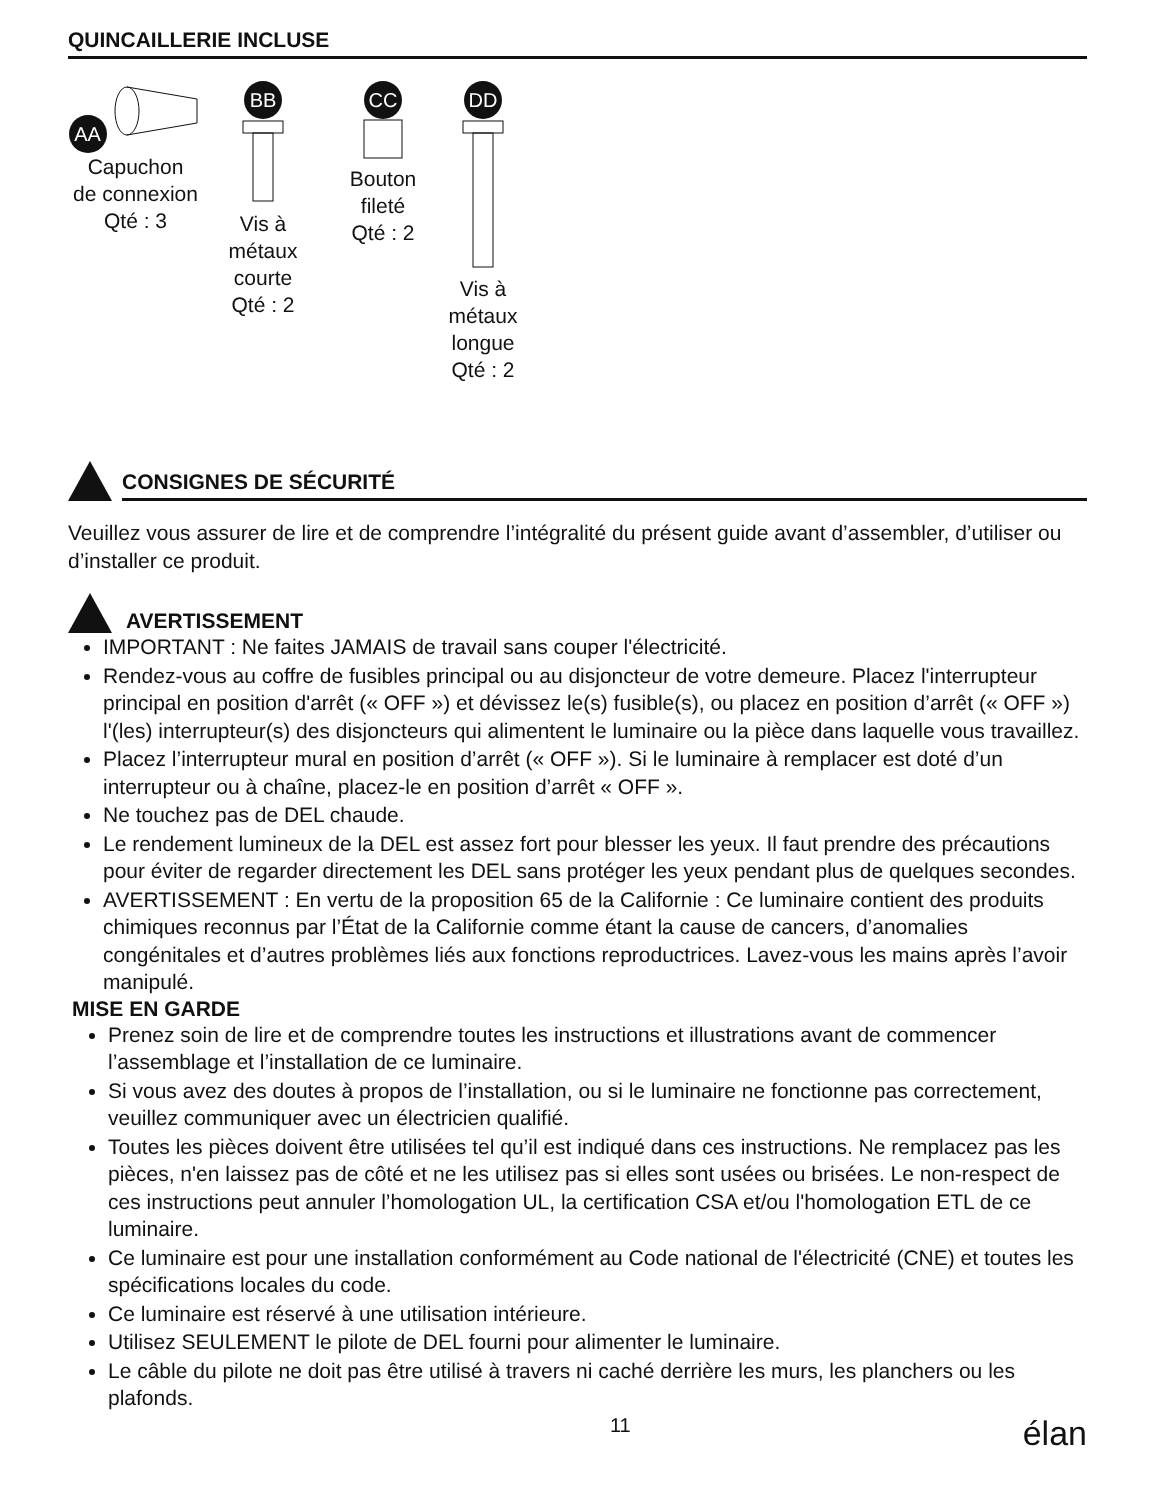QUINCAILLERIE INCLUSE
AA
Capuchon
de connexion
Qté : 3
BB
Vis à
métaux
courte
Qté : 2
CC
Bouton
fileté
Qté : 2
DD
Vis à
métaux
longue
Qté : 2
CONSIGNES DE SÉCURITÉ
Veuillez vous assurer de lire et de comprendre l’intégralité du présent guide avant d’assembler, d’utiliser ou d’installer ce produit.
AVERTISSEMENT
IMPORTANT : Ne faites JAMAIS de travail sans couper l'électricité.
Rendez-vous au coffre de fusibles principal ou au disjoncteur de votre demeure. Placez l'interrupteur principal en position d'arrêt (« OFF ») et dévissez le(s) fusible(s), ou placez en position d’arrêt (« OFF ») l'(les) interrupteur(s) des disjoncteurs qui alimentent le luminaire ou la pièce dans laquelle vous travaillez.
Placez l’interrupteur mural en position d’arrêt (« OFF »). Si le luminaire à remplacer est doté d’un interrupteur ou à chaîne, placez-le en position d’arrêt « OFF ».
Ne touchez pas de DEL chaude.
Le rendement lumineux de la DEL est assez fort pour blesser les yeux. Il faut prendre des précautions pour éviter de regarder directement les DEL sans protéger les yeux pendant plus de quelques secondes.
AVERTISSEMENT : En vertu de la proposition 65 de la Californie : Ce luminaire contient des produits chimiques reconnus par l’État de la Californie comme étant la cause de cancers, d’anomalies congénitales et d’autres problèmes liés aux fonctions reproductrices. Lavez-vous les mains après l’avoir manipulé.
MISE EN GARDE
Prenez soin de lire et de comprendre toutes les instructions et illustrations avant de commencer l’assemblage et l’installation de ce luminaire.
Si vous avez des doutes à propos de l’installation, ou si le luminaire ne fonctionne pas correctement, veuillez communiquer avec un électricien qualifié.
Toutes les pièces doivent être utilisées tel qu’il est indiqué dans ces instructions. Ne remplacez pas les pièces, n'en laissez pas de côté et ne les utilisez pas si elles sont usées ou brisées. Le non-respect de ces instructions peut annuler l’homologation UL, la certification CSA et/ou l'homologation ETL de ce luminaire.
Ce luminaire est pour une installation conformément au Code national de l'électricité (CNE) et toutes les spécifications locales du code.
Ce luminaire est réservé à une utilisation intérieure.
Utilisez SEULEMENT le pilote de DEL fourni pour alimenter le luminaire.
Le câble du pilote ne doit pas être utilisé à travers ni caché derrière les murs, les planchers ou les plafonds.
11 élan